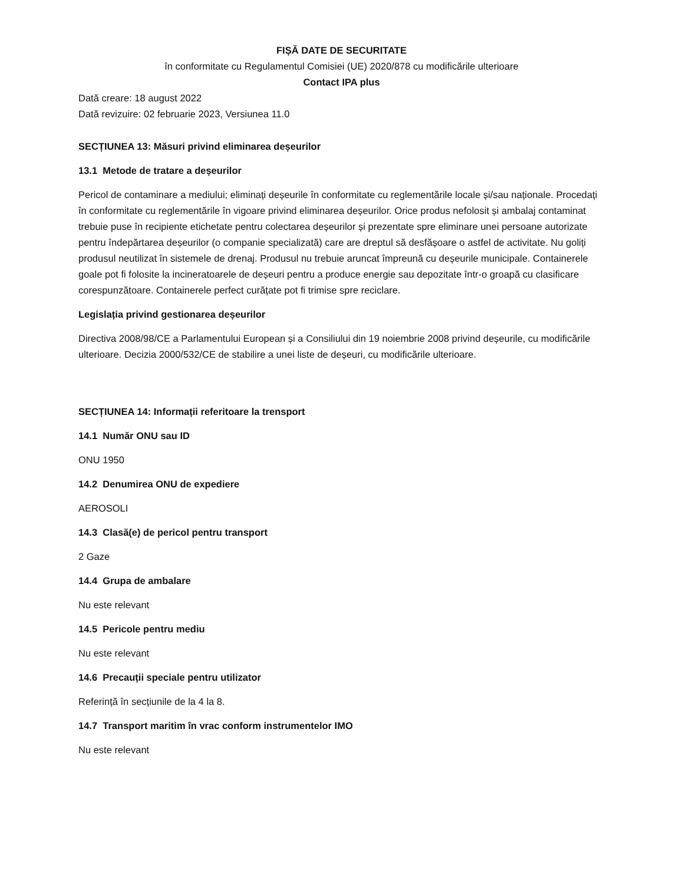FIȘĂ DATE DE SECURITATE
în conformitate cu Regulamentul Comisiei (UE) 2020/878 cu modificările ulterioare
Contact IPA plus
Dată creare: 18 august 2022
Dată revizuire: 02 februarie 2023, Versiunea 11.0
SECȚIUNEA 13: Măsuri privind eliminarea deșeurilor
13.1 Metode de tratare a deșeurilor
Pericol de contaminare a mediului; eliminați deșeurile în conformitate cu reglementările locale și/sau naționale. Procedați în conformitate cu reglementările în vigoare privind eliminarea deșeurilor. Orice produs nefolosit și ambalaj contaminat trebuie puse în recipiente etichetate pentru colectarea deșeurilor și prezentate spre eliminare unei persoane autorizate pentru îndepărtarea deșeurilor (o companie specializată) care are dreptul să desfășoare o astfel de activitate. Nu goliți produsul neutilizat în sistemele de drenaj. Produsul nu trebuie aruncat împreună cu deșeurile municipale. Containerele goale pot fi folosite la incineratoarele de deșeuri pentru a produce energie sau depozitate într-o groapă cu clasificare corespunzătoare. Containerele perfect curățate pot fi trimise spre reciclare.
Legislația privind gestionarea deșeurilor
Directiva 2008/98/CE a Parlamentului European și a Consiliului din 19 noiembrie 2008 privind deșeurile, cu modificările ulterioare. Decizia 2000/532/CE de stabilire a unei liste de deșeuri, cu modificările ulterioare.
SECȚIUNEA 14: Informații referitoare la trensport
14.1 Număr ONU sau ID
ONU 1950
14.2 Denumirea ONU de expediere
AEROSOLI
14.3 Clasă(e) de pericol pentru transport
2 Gaze
14.4 Grupa de ambalare
Nu este relevant
14.5 Pericole pentru mediu
Nu este relevant
14.6 Precauții speciale pentru utilizator
Referință în secțiunile de la 4 la 8.
14.7 Transport maritim în vrac conform instrumentelor IMO
Nu este relevant